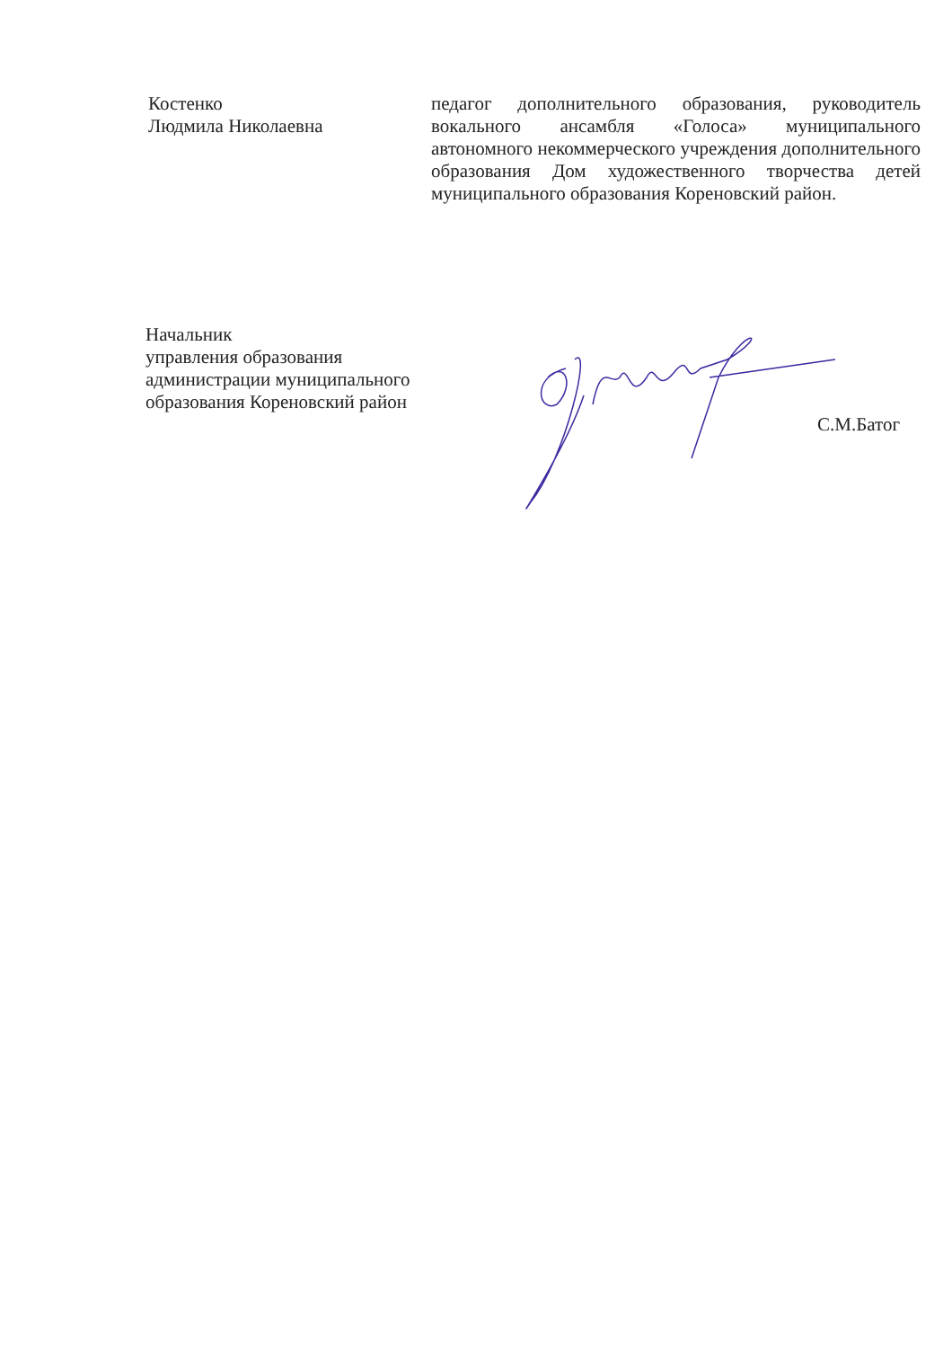Костенко
Людмила Николаевна
педагог дополнительного образования, руководитель вокального ансамбля «Голоса» муниципального автономного некоммерческого учреждения дополнительного образования Дом художественного творчества детей муниципального образования Кореновский район.
Начальник
управления образования
администрации муниципального
образования Кореновский район
С.М.Батог